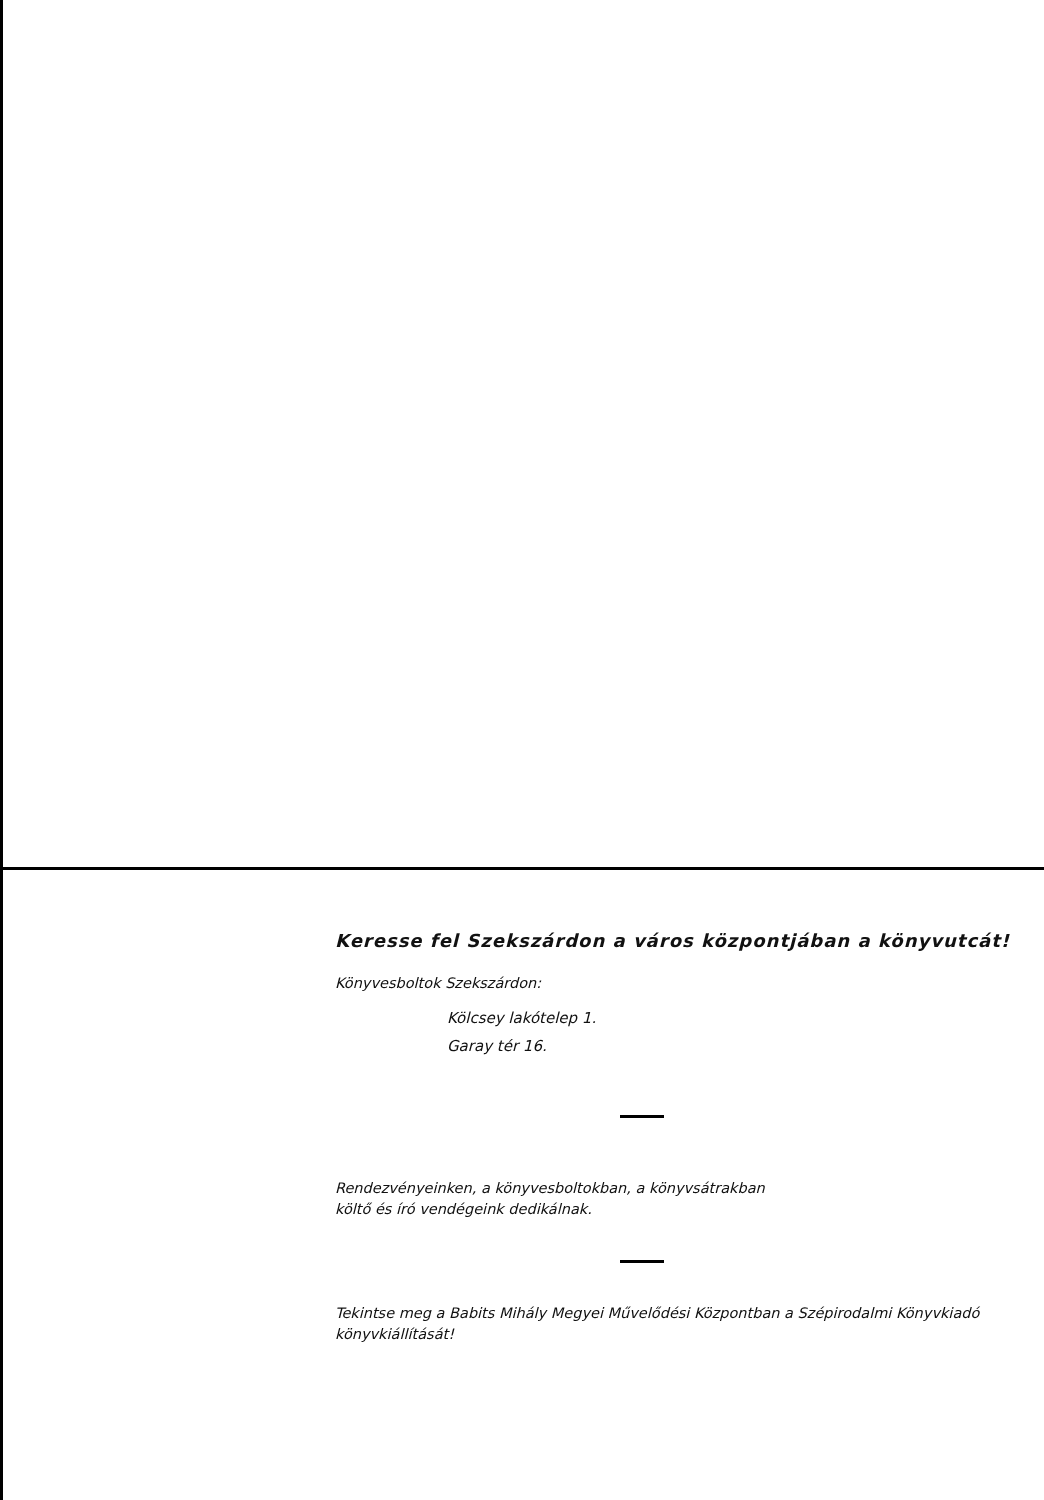Keresse fel Szekszárdon a város központjában a könyvutcát!
Könyvesboltok Szekszárdon:
Kölcsey lakótelep 1.
Garay tér 16.
Rendezvényeinken, a könyvesboltokban, a könyvsátrakban
költő és író vendégeink dedikálnak.
Tekintse meg a Babits Mihály Megyei Művelődési Központban a Szépirodalmi Könyvkiadó könyvkiállítását!